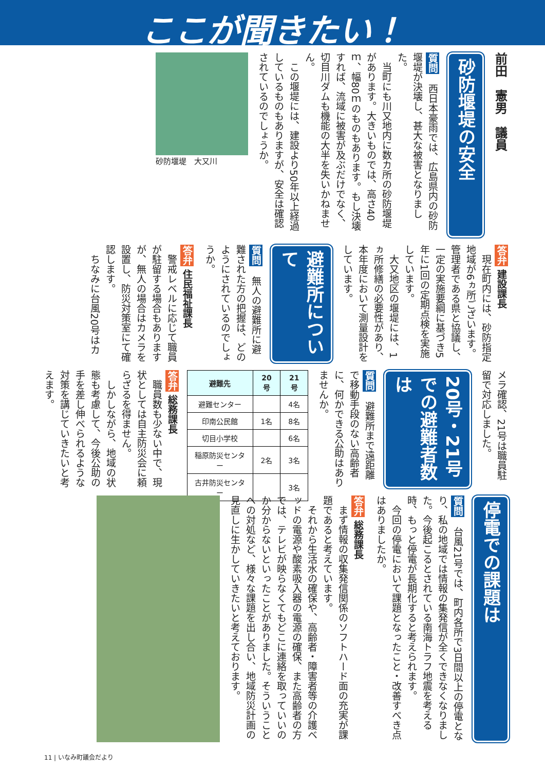ここが聞きたい！
前田　憲男　議員
砂防堰堤の安全
質問　西日本豪雨では、広島県内の砂防堰堤が決壊し、甚大な被害となりました。
　当町にも川又地内に数カ所の砂防堰堤があります。大きいものでは、高さ40ｍ、幅80ｍのものもあります。もし決壊すれば、流域に被害が及ぶだけでなく、切目川ダムも機能の大半を失いかねません。
　この堰堤には、建設より50年以上経過しているものもありますが、安全は確認されているのでしょうか。
砂防堰堤　大又川
答弁 建設課長
　現在町内には、砂防指定地域が6ヵ所ございます。管理者である県と協議し、一定の実施要綱に基づき5年に1回の定期点検を実施しています。
　大又地区の堰堤には、1ヵ所修繕の必要性があり、本年度において測量設計をしています。
避難所について
質問　無人の避難所に避難された方の把握は、どのようにされているのでしょうか。
答弁 住民福祉課長
　警戒レベルに応じて職員が駐留する場合もありますが、無人の場合はカメラを設置し、防災対策室にて確認します。
　ちなみに台風20号はカ
メラ確認、21号は職員駐留で対応しました。
20号・21号での避難者数は
質問　避難所まで遠距離で移動手段のない高齢者に、何かできる公助はありませんか。
| 避難先 | 20号 | 21号 |
| --- | --- | --- |
| 避難センター | | 4名 |
| 印南公民館 | 1名 | 8名 |
| 切目小学校 | | 6名 |
| 稲原防災センター | 2名 | 3名 |
| 古井防災センター | | 3名 |
答弁 総務課長
　職員数も少ない中で、現状としては自主防災会に頼らざるを得ません。
　しかしながら、地域の状態も考慮して、今後公助の手を差し伸べられるような対策を講じていきたいと考えます。
停電での課題は
質問　台風21号では、町内各所で3日間以上の停電となり、私の地域では情報の集発信が全くできなくなりました。今後起こるとされている南海トラフ地震を考える時、もっと停電が長期化すると考えられます。
　今回の停電において課題となったこと・改善すべき点はありましたか。
答弁 総務課長
　まず情報の収集発信関係のソフトハード面の充実が課題であると考えています。
　それから生活水の確保や、高齢者・障害者等の介護ベッドの電源や酸素吸入器の電源の確保、また高齢者の方では、テレビが映らなくてもどこに連絡を取っていいのか分からないといったことがありました。そういうことへの対処など、様々な課題を出し合い、地域防災計画の見直しに生かしていきたいと考えております。
11 | いなみ町議会だより